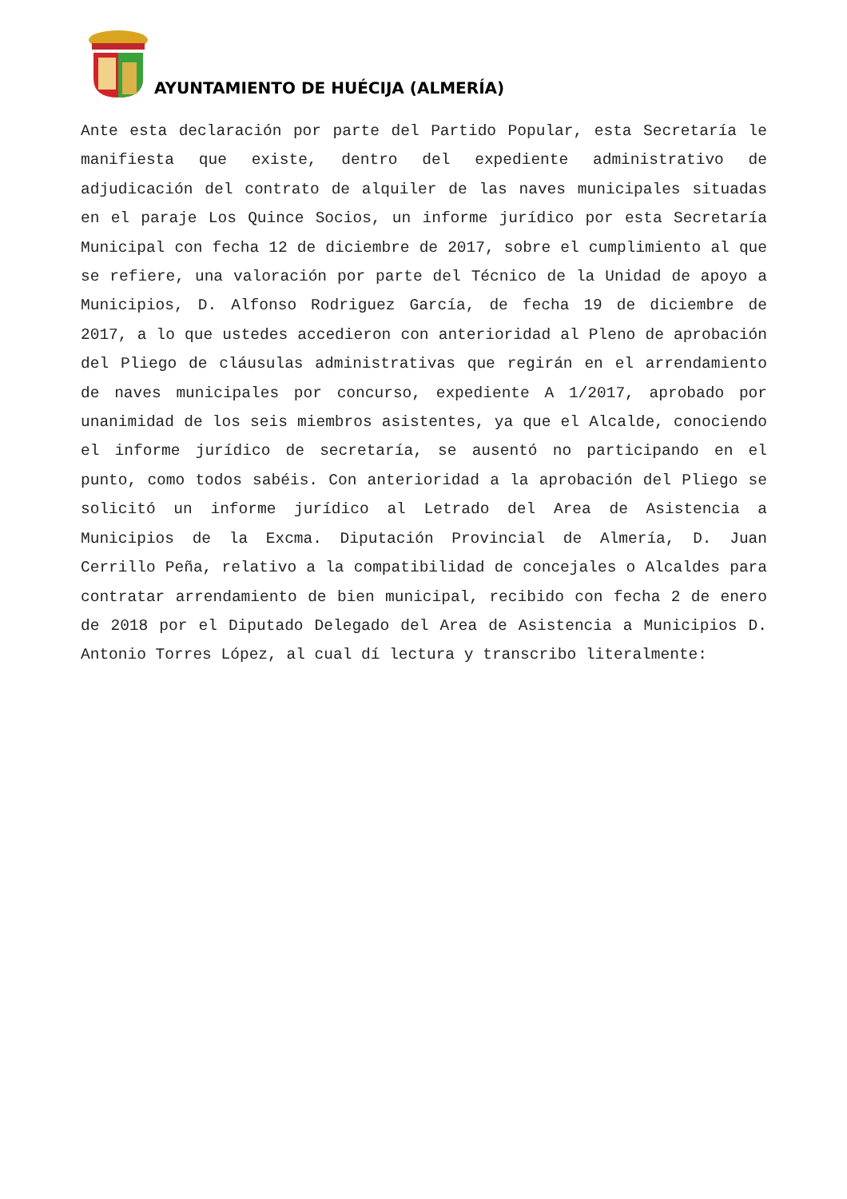AYUNTAMIENTO DE HUÉCIJA (ALMERÍA)
Ante esta declaración por parte del Partido Popular, esta Secretaría le manifiesta que existe, dentro del expediente administrativo de adjudicación del contrato de alquiler de las naves municipales situadas en el paraje Los Quince Socios, un informe jurídico por esta Secretaría Municipal con fecha 12 de diciembre de 2017, sobre el cumplimiento al que se refiere, una valoración por parte del Técnico de la Unidad de apoyo a Municipios, D. Alfonso Rodriguez García, de fecha 19 de diciembre de 2017, a lo que ustedes accedieron con anterioridad al Pleno de aprobación del Pliego de cláusulas administrativas que regirán en el arrendamiento de naves municipales por concurso, expediente A 1/2017, aprobado por unanimidad de los seis miembros asistentes, ya que el Alcalde, conociendo el informe jurídico de secretaría, se ausentó no participando en el punto, como todos sabéis. Con anterioridad a la aprobación del Pliego se solicitó un informe jurídico al Letrado del Area de Asistencia a Municipios de la Excma. Diputación Provincial de Almería, D. Juan Cerrillo Peña, relativo a la compatibilidad de concejales o Alcaldes para contratar arrendamiento de bien municipal, recibido con fecha 2 de enero de 2018 por el Diputado Delegado del Area de Asistencia a Municipios D. Antonio Torres López, al cual dí lectura y transcribo literalmente: